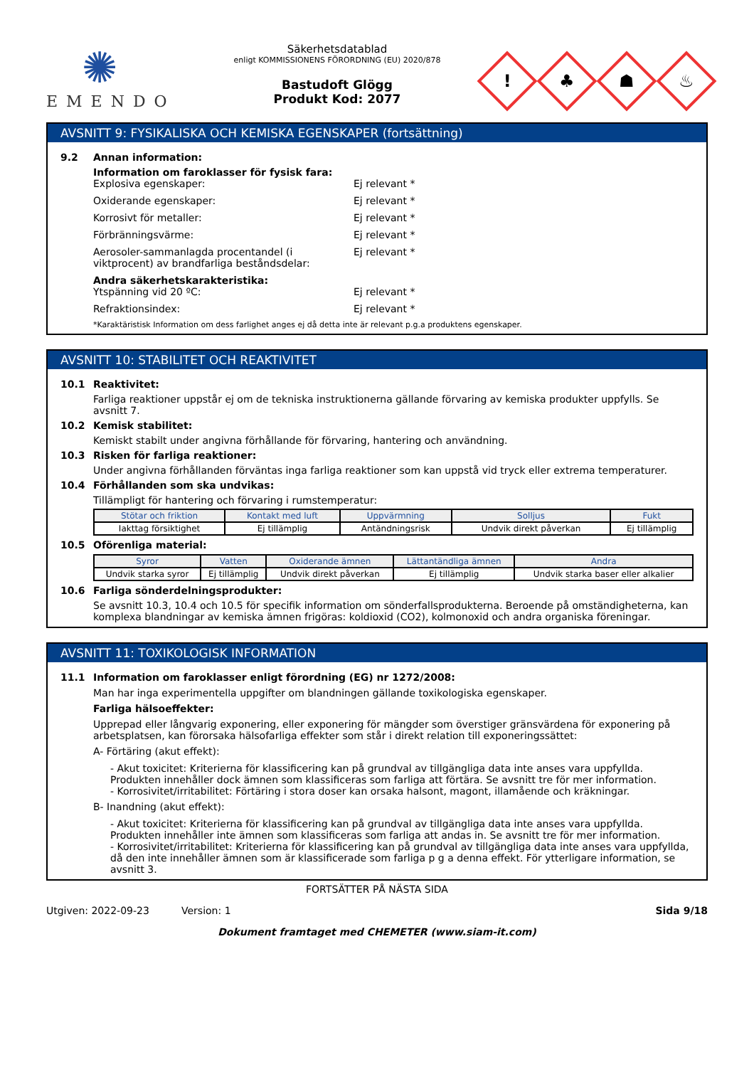✺
EMENDO
Säkerhetsdatablad
enligt KOMMISSIONENS FÖRORDNING (EU) 2020/878
Bastudoft Glögg
Produkt Kod: 2077
!
♣
☗
♨
AVSNITT 9: FYSIKALISKA OCH KEMISKA EGENSKAPER (fortsättning)
9.2 Annan information:
Information om faroklasser för fysisk fara:
Explosiva egenskaper: Ej relevant *
Oxiderande egenskaper: Ej relevant *
Korrosivt för metaller: Ej relevant *
Förbränningsvärme: Ej relevant *
Aerosoler-sammanlagda procentandel (i viktprocent) av brandfarliga beståndsdelar:
Ej relevant *
Andra säkerhetskarakteristika:
Ytspänning vid 20 ºC: Ej relevant *
Refraktionsindex: Ej relevant *
*Karaktäristisk Information om dess farlighet anges ej då detta inte är relevant p.g.a produktens egenskaper.
AVSNITT 10: STABILITET OCH REAKTIVITET
10.1 Reaktivitet:
Farliga reaktioner uppstår ej om de tekniska instruktionerna gällande förvaring av kemiska produkter uppfylls. Se avsnitt 7.
10.2 Kemisk stabilitet:
Kemiskt stabilt under angivna förhållande för förvaring, hantering och användning.
10.3 Risken för farliga reaktioner:
Under angivna förhållanden förväntas inga farliga reaktioner som kan uppstå vid tryck eller extrema temperaturer.
10.4 Förhållanden som ska undvikas:
Tillämpligt för hantering och förvaring i rumstemperatur:
| Stötar och friktion | Kontakt med luft | Uppvärmning | Solljus | Fukt |
| --- | --- | --- | --- | --- |
| Iakttag försiktighet | Ej tillämplig | Antändningsrisk | Undvik direkt påverkan | Ej tillämplig |
10.5 Oförenliga material:
| Syror | Vatten | Oxiderande ämnen | Lättantändliga ämnen | Andra |
| --- | --- | --- | --- | --- |
| Undvik starka syror | Ej tillämplig | Undvik direkt påverkan | Ej tillämplig | Undvik starka baser eller alkalier |
10.6 Farliga sönderdelningsprodukter:
Se avsnitt 10.3, 10.4 och 10.5 för specifik information om sönderfallsprodukterna. Beroende på omständigheterna, kan komplexa blandningar av kemiska ämnen frigöras: koldioxid (CO2), kolmonoxid och andra organiska föreningar.
AVSNITT 11: TOXIKOLOGISK INFORMATION
11.1 Information om faroklasser enligt förordning (EG) nr 1272/2008:
Man har inga experimentella uppgifter om blandningen gällande toxikologiska egenskaper.
Farliga hälsoeffekter:
Upprepad eller långvarig exponering, eller exponering för mängder som överstiger gränsvärdena för exponering på arbetsplatsen, kan förorsaka hälsofarliga effekter som står i direkt relation till exponeringssättet:
A- Förtäring (akut effekt):
- Akut toxicitet: Kriterierna för klassificering kan på grundval av tillgängliga data inte anses vara uppfyllda. Produkten innehåller dock ämnen som klassificeras som farliga att förtära. Se avsnitt tre för mer information.
- Korrosivitet/irritabilitet: Förtäring i stora doser kan orsaka halsont, magont, illamående och kräkningar.
B- Inandning (akut effekt):
- Akut toxicitet: Kriterierna för klassificering kan på grundval av tillgängliga data inte anses vara uppfyllda. Produkten innehåller inte ämnen som klassificeras som farliga att andas in. Se avsnitt tre för mer information.
- Korrosivitet/irritabilitet: Kriterierna för klassificering kan på grundval av tillgängliga data inte anses vara uppfyllda, då den inte innehåller ämnen som är klassificerade som farliga p g a denna effekt. För ytterligare information, se avsnitt 3.
FORTSÄTTER PÅ NÄSTA SIDA
Utgiven: 2022-09-23 Version: 1 Sida 9/18
Dokument framtaget med CHEMETER (www.siam-it.com)